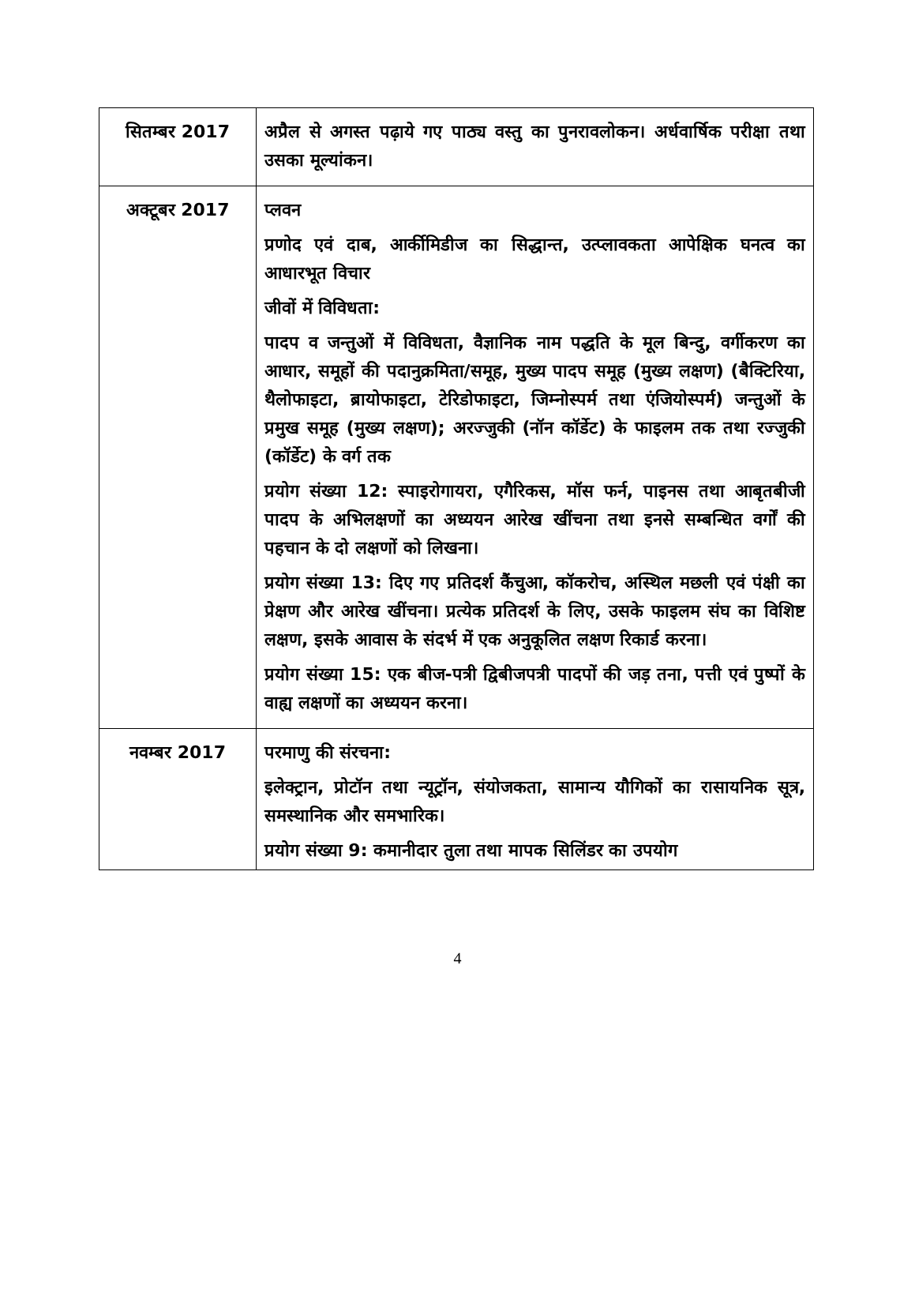| सितम्बर 2017 | अप्रैल से अगस्त पढ़ाये गए पाठ्य वस्तु का पुनरावलोकन। अर्धवार्षिक परीक्षा तथा उसका मूल्यांकन। |
| अक्टूबर 2017 | प्लवन प्रणोद एवं दाब, आर्कीमिडीज का सिद्धान्त, उत्प्लावकता आपेक्षिक घनत्व का आधारभूत विचार जीवों में विविधता: पादप व जन्तुओं में विविधता, वैज्ञानिक नाम पद्धति के मूल बिन्दु, वर्गीकरण का आधार, समूहों की पदानुक्रमिता/समूह, मुख्य पादप समूह (मुख्य लक्षण) (बैक्टिरिया, थैलोफाइटा, ब्रायोफाइटा, टेरिडोफाइटा, जिम्नोस्पर्म तथा एंजियोस्पर्म) जन्तुओं के प्रमुख समूह (मुख्य लक्षण); अरज्जुकी (नॉन कॉर्डेट) के फाइलम तक तथा रज्जुकी (कॉर्डेट) के वर्ग तक प्रयोग संख्या 12: स्पाइरोगायरा, एगैरिकस, मॉस फर्न, पाइनस तथा आबृतबीजी पादप के अभिलक्षणों का अध्ययन आरेख खींचना तथा इनसे सम्बन्धित वर्गों की पहचान के दो लक्षणों को लिखना। प्रयोग संख्या 13: दिए गए प्रतिदर्श कैंचुआ, कॉकरोच, अस्थिल मछली एवं पंक्षी का प्रेक्षण और आरेख खींचना। प्रत्येक प्रतिदर्श के लिए, उसके फाइलम संघ का विशिष्ट लक्षण, इसके आवास के संदर्भ में एक अनुकूलित लक्षण रिकार्ड करना। प्रयोग संख्या 15: एक बीज-पत्री द्विबीजपत्री पादपों की जड़ तना, पत्ती एवं पुष्पों के वाह्य लक्षणों का अध्ययन करना। |
| नवम्बर 2017 | परमाणु की संरचना: इलेक्ट्रान, प्रोटॉन तथा न्यूट्रॉन, संयोजकता, सामान्य यौगिकों का रासायनिक सूत्र, समस्थानिक और समभारिक। प्रयोग संख्या 9: कमानीदार तुला तथा मापक सिलिंडर का उपयोग |
4